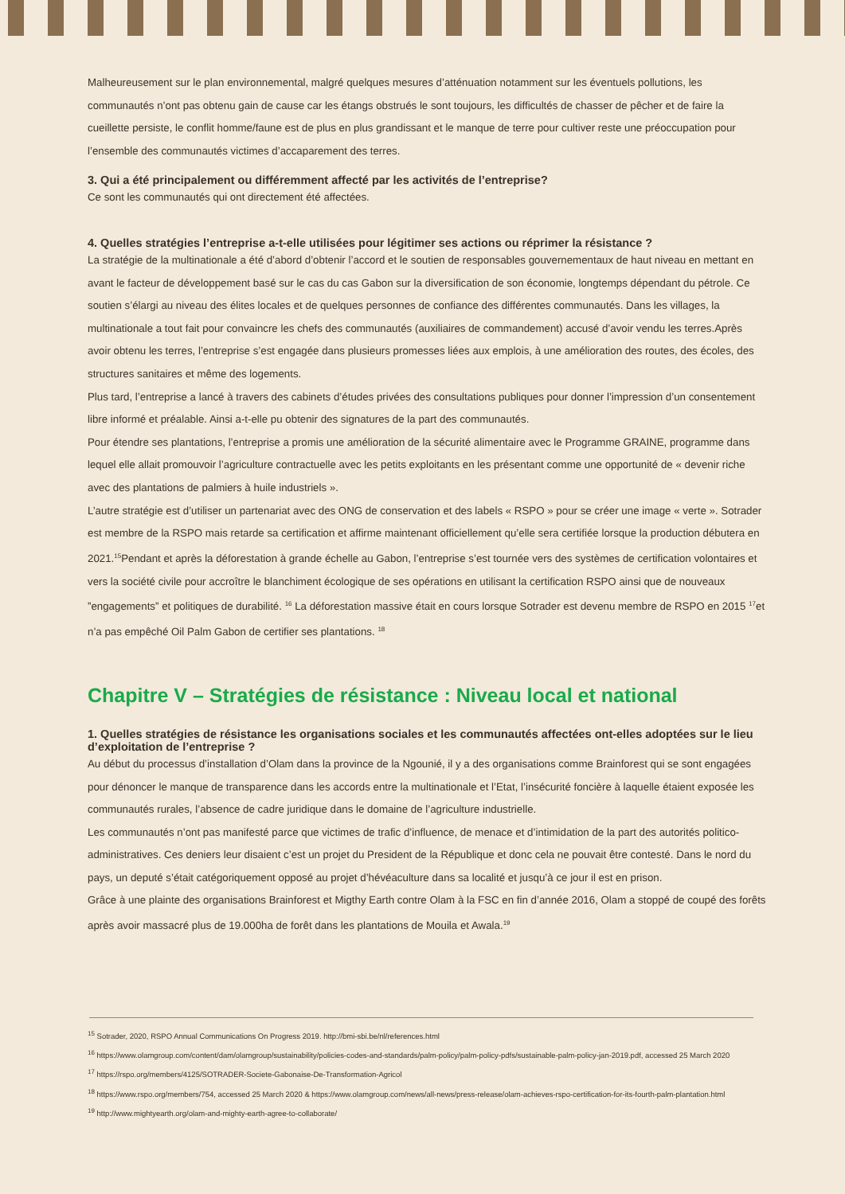Malheureusement sur le plan environnemental, malgré quelques mesures d’atténuation notamment sur les éventuels pollutions, les communautés n’ont pas obtenu gain de cause car les étangs obstrués le sont toujours, les difficultés de chasser de pêcher et de faire la cueillette persiste, le conflit homme/faune est de plus en plus grandissant et le manque de terre pour cultiver reste une préoccupation pour l’ensemble des communautés victimes d’accaparement des terres.
3. Qui a été principalement ou différemment affecté par les activités de l’entreprise?
Ce sont les communautés qui ont directement été affectées.
4. Quelles stratégies l’entreprise a-t-elle utilisées pour légitimer ses actions ou réprimer la résistance ?
La stratégie de la multinationale a été d’abord d’obtenir l’accord et le soutien de responsables gouvernementaux de haut niveau en mettant en avant le facteur de développement basé sur le cas du cas Gabon sur la diversification de son économie, longtemps dépendant du pétrole. Ce soutien s’élargi au niveau des élites locales et de quelques personnes de confiance des différentes communautés. Dans les villages, la multinationale a tout fait pour convaincre les chefs des communautés (auxiliaires de commandement) accusé d’avoir vendu les terres.Après avoir obtenu les terres, l’entreprise s’est engagée dans plusieurs promesses liées aux emplois, à une amélioration des routes, des écoles, des structures sanitaires et même des logements.
Plus tard, l’entreprise a lancé à travers des cabinets d’études privées des consultations publiques pour donner l’impression d’un consentement libre informé et préalable. Ainsi a-t-elle pu obtenir des signatures de la part des communautés.
Pour étendre ses plantations, l’entreprise a promis une amélioration de la sécurité alimentaire avec le Programme GRAINE, programme dans lequel elle allait promouvoir l’agriculture contractuelle avec les petits exploitants en les présentant comme une opportunité de « devenir riche avec des plantations de palmiers à huile industriels ».
L’autre stratégie est d’utiliser un partenariat avec des ONG de conservation et des labels « RSPO » pour se créer une image « verte ». Sotrader est membre de la RSPO mais retarde sa certification et affirme maintenant officiellement qu’elle sera certifiée lorsque la production débutera en 2021.<sup>15</sup>Pendant et après la déforestation à grande échelle au Gabon, l’entreprise s’est tournée vers des systèmes de certification volontaires et vers la société civile pour accroître le blanchiment écologique de ses opérations en utilisant la certification RSPO ainsi que de nouveaux ”engagements” et politiques de durabilité. <sup>16</sup> La déforestation massive était en cours lorsque Sotrader est devenu membre de RSPO en 2015 <sup>17</sup>et n’a pas empêché Oil Palm Gabon de certifier ses plantations. <sup>18</sup>
Chapitre V – Stratégies de résistance : Niveau local et national
1. Quelles stratégies de résistance les organisations sociales et les communautés affectées ont-elles adoptées sur le lieu d’exploitation de l’entreprise ?
Au début du processus d’installation d’Olam dans la province de la Ngounié, il y a des organisations comme Brainforest qui se sont engagées pour dénoncer le manque de transparence dans les accords entre la multinationale et l’Etat, l’insécurité foncière à laquelle étaient exposée les communautés rurales, l’absence de cadre juridique dans le domaine de l’agriculture industrielle.
Les communautés n’ont pas manifesté parce que victimes de trafic d’influence, de menace et d’intimidation de la part des autorités politico-administratives. Ces deniers leur disaient c’est un projet du President de la République et donc cela ne pouvait être contesté. Dans le nord du pays, un deputé s’était catégoriquement opposé au projet d’hévéaculture dans sa localité et jusqu’à ce jour il est en prison.
Grâce à une plainte des organisations Brainforest et Migthy Earth contre Olam à la FSC en fin d’année 2016, Olam a stoppé de coupé des forêts après avoir massacré plus de 19.000ha de forêt dans les plantations de Mouila et Awala.<sup>19</sup>
<sup>15</sup> Sotrader, 2020, RSPO Annual Communications On Progress 2019. http://bmi-sbi.be/nl/references.html
<sup>16</sup> https://www.olamgroup.com/content/dam/olamgroup/sustainability/policies-codes-and-standards/palm-policy/palm-policy-pdfs/sustainable-palm-policy-jan-2019.pdf, accessed 25 March 2020
<sup>17</sup> https://rspo.org/members/4125/SOTRADER-Societe-Gabonaise-De-Transformation-Agricol
<sup>18</sup> https://www.rspo.org/members/754, accessed 25 March 2020 & https://www.olamgroup.com/news/all-news/press-release/olam-achieves-rspo-certification-for-its-fourth-palm-plantation.html
<sup>19</sup> http://www.mightyearth.org/olam-and-mighty-earth-agree-to-collaborate/